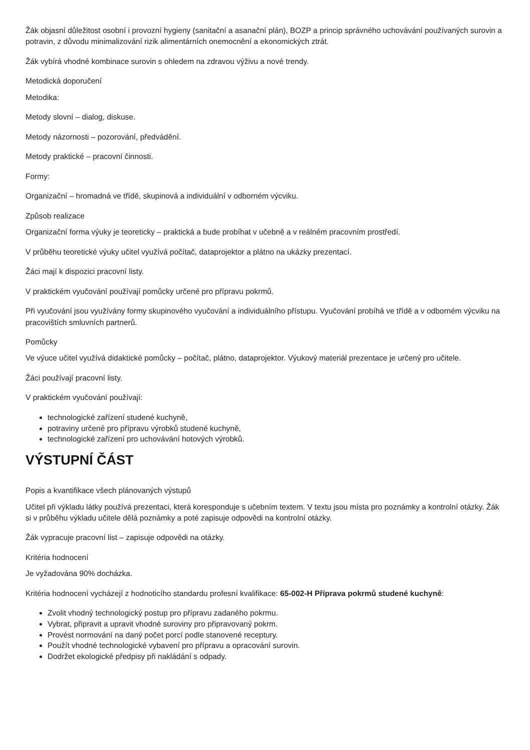Žák objasní důležitost osobní i provozní hygieny (sanitační a asanační plán), BOZP a princip správného uchovávání používaných surovin a potravin, z důvodu minimalizování rizik alimentárních onemocnění a ekonomických ztrát.
Žák vybírá vhodné kombinace surovin s ohledem na zdravou výživu a nové trendy.
Metodická doporučení
Metodika:
Metody slovní – dialog, diskuse.
Metody názornosti – pozorování, předvádění.
Metody praktické – pracovní činnosti.
Formy:
Organizační – hromadná ve třídě, skupinová a individuální v odborném výcviku.
Způsob realizace
Organizační forma výuky je teoreticky – praktická a bude probíhat v učebně a v reálném pracovním prostředí.
V průběhu teoretické výuky učitel využívá počítač, dataprojektor a plátno na ukázky prezentací.
Žáci mají k dispozici pracovní listy.
V praktickém vyučování používají pomůcky určené pro přípravu pokrmů.
Při vyučování jsou využívány formy skupinového vyučování a individuálního přístupu. Vyučování probíhá ve třídě a v odborném výcviku na pracovištích smluvních partnerů.
Pomůcky
Ve výuce učitel využívá didaktické pomůcky – počítač, plátno, dataprojektor. Výukový materiál prezentace je určený pro učitele.
Žáci používají pracovní listy.
V praktickém vyučování používají:
technologické zařízení studené kuchyně,
potraviny určené pro přípravu výrobků studené kuchyně,
technologické zařízení pro uchovávání hotových výrobků.
VÝSTUPNÍ ČÁST
Popis a kvantifikace všech plánovaných výstupů
Učitel při výkladu látky používá prezentaci, která koresponduje s učebním textem. V textu jsou místa pro poznámky a kontrolní otázky. Žák si v průběhu výkladu učitele dělá poznámky a poté zapisuje odpovědi na kontrolní otázky.
Žák vypracuje pracovní list – zapisuje odpovědi na otázky.
Kritéria hodnocení
Je vyžadována 90% docházka.
Kritéria hodnocení vycházejí z hodnoticího standardu profesní kvalifikace: 65-002-H Příprava pokrmů studené kuchyně:
Zvolit vhodný technologický postup pro přípravu zadaného pokrmu.
Vybrat, připravit a upravit vhodné suroviny pro připravovaný pokrm.
Provést normování na daný počet porcí podle stanovené receptury.
Použít vhodné technologické vybavení pro přípravu a opracování surovin.
Dodržet ekologické předpisy při nakládání s odpady.